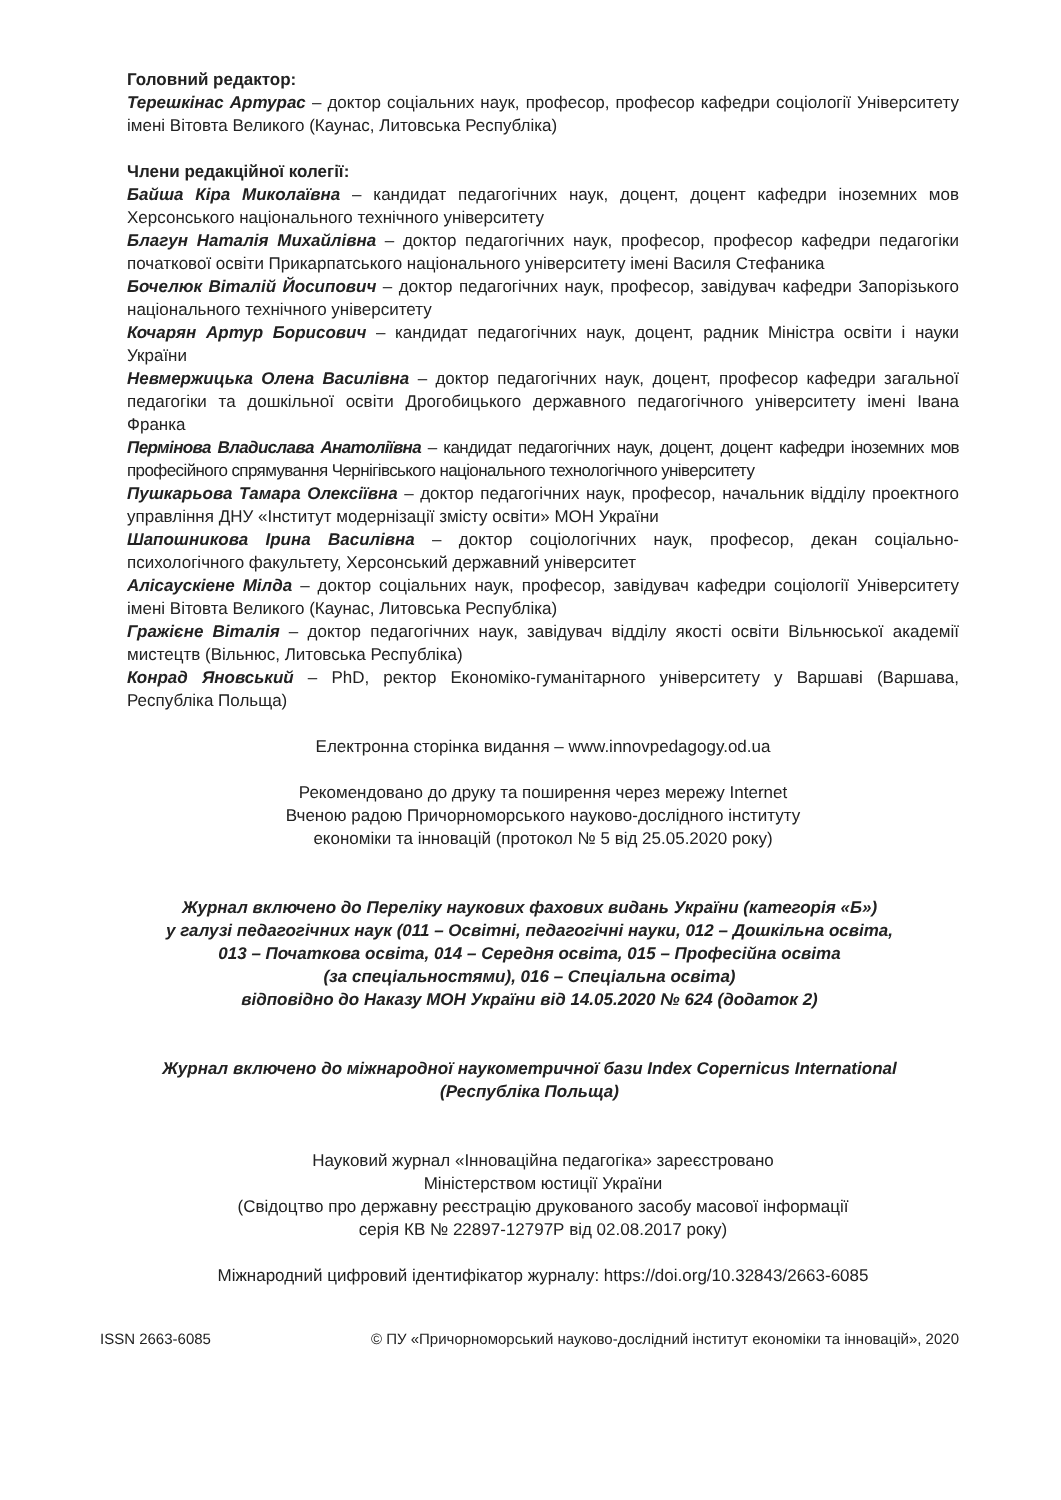Головний редактор:
Терешкінас Артурас – доктор соціальних наук, професор, професор кафедри соціології Університету імені Вітовта Великого (Каунас, Литовська Республіка)
Члени редакційної колегії:
Байша Кіра Миколаївна – кандидат педагогічних наук, доцент, доцент кафедри іноземних мов Херсонського національного технічного університету
Благун Наталія Михайлівна – доктор педагогічних наук, професор, професор кафедри педагогіки початкової освіти Прикарпатського національного університету імені Василя Стефаника
Бочелюк Віталій Йосипович – доктор педагогічних наук, професор, завідувач кафедри Запорізького національного технічного університету
Кочарян Артур Борисович – кандидат педагогічних наук, доцент, радник Міністра освіти і науки України
Невмержицька Олена Василівна – доктор педагогічних наук, доцент, професор кафедри загальної педагогіки та дошкільної освіти Дрогобицького державного педагогічного університету імені Івана Франка
Пермінова Владислава Анатоліївна – кандидат педагогічних наук, доцент, доцент кафедри іноземних мов професійного спрямування Чернігівського національного технологічного університету
Пушкарьова Тамара Олексіївна – доктор педагогічних наук, професор, начальник відділу проектного управління ДНУ «Інститут модернізації змісту освіти» МОН України
Шапошникова Ірина Василівна – доктор соціологічних наук, професор, декан соціально-психологічного факультету, Херсонський державний університет
Алісаускіене Мілда – доктор соціальних наук, професор, завідувач кафедри соціології Університету імені Вітовта Великого (Каунас, Литовська Республіка)
Гражієне Віталія – доктор педагогічних наук, завідувач відділу якості освіти Вільнюської академії мистецтв (Вільнюс, Литовська Республіка)
Конрад Яновський – PhD, ректор Економіко-гуманітарного університету у Варшаві (Варшава, Республіка Польща)
Електронна сторінка видання – www.innovpedagogy.od.ua
Рекомендовано до друку та поширення через мережу Internet
Вченою радою Причорноморського науково-дослідного інституту
економіки та інновацій (протокол № 5 від 25.05.2020 року)
Журнал включено до Переліку наукових фахових видань України (категорія «Б»)
у галузі педагогічних наук (011 – Освітні, педагогічні науки, 012 – Дошкільна освіта,
013 – Початкова освіта, 014 – Середня освіта, 015 – Професійна освіта
(за спеціальностями), 016 – Спеціальна освіта)
відповідно до Наказу МОН України від 14.05.2020 № 624 (додаток 2)
Журнал включено до міжнародної наукометричної бази Index Copernicus International
(Республіка Польща)
Науковий журнал «Інноваційна педагогіка» зареєстровано
Міністерством юстиції України
(Свідоцтво про державну реєстрацію друкованого засобу масової інформації
серія КВ № 22897-12797Р від 02.08.2017 року)
Міжнародний цифровий ідентифікатор журналу: https://doi.org/10.32843/2663-6085
ISSN 2663-6085 © ПУ «Причорноморський науково-дослідний інститут економіки та інновацій», 2020